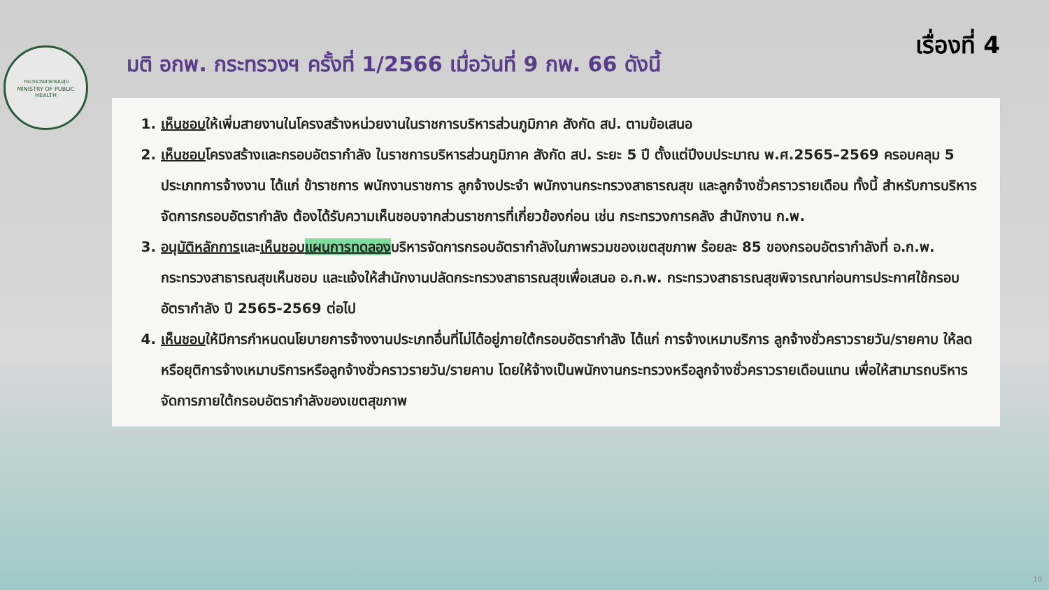กระทรวงสาธารณสุข
MINISTRY OF PUBLIC HEALTH
มติ อกพ. กระทรวงฯ ครั้งที่ 1/2566 เมื่อวันที่ 9 กพ. 66 ดังนี้
เรื่องที่ 4
1. เห็นชอบให้เพิ่มสายงานในโครงสร้างหน่วยงานในราชการบริหารส่วนภูมิภาค สังกัด สป. ตามข้อเสนอ
2. เห็นชอบโครงสร้างและกรอบอัตรากำลัง ในราชการบริหารส่วนภูมิภาค สังกัด สป. ระยะ 5 ปี ตั้งแต่ปีงบประมาณ พ.ศ.2565–2569 ครอบคลุม 5 ประเภทการจ้างงาน ได้แก่ ข้าราชการ พนักงานราชการ ลูกจ้างประจำ พนักงานกระทรวงสาธารณสุข และลูกจ้างชั่วคราวรายเดือน ทั้งนี้ สำหรับการบริหารจัดการกรอบอัตรากำลัง ต้องได้รับความเห็นชอบจากส่วนราชการที่เกี่ยวข้องก่อน เช่น กระทรวงการคลัง สำนักงาน ก.พ.
3. อนุมัติหลักการและเห็นชอบแผนการทดลองบริหารจัดการกรอบอัตรากำลังในภาพรวมของเขตสุขภาพ ร้อยละ 85 ของกรอบอัตรากำลังที่ อ.ก.พ. กระทรวงสาธารณสุขเห็นชอบ และแจ้งให้สำนักงานปลัดกระทรวงสาธารณสุขเพื่อเสนอ อ.ก.พ. กระทรวงสาธารณสุขพิจารณาก่อนการประกาศใช้กรอบอัตรากำลัง ปี 2565-2569 ต่อไป
4. เห็นชอบให้มีการกำหนดนโยบายการจ้างงานประเภทอื่นที่ไม่ได้อยู่ภายใต้กรอบอัตรากำลัง ได้แก่ การจ้างเหมาบริการ ลูกจ้างชั่วคราวรายวัน/รายคาบ ให้ลดหรือยุติการจ้างเหมาบริการหรือลูกจ้างชั่วคราวรายวัน/รายคาบ โดยให้จ้างเป็นพนักงานกระทรวงหรือลูกจ้างชั่วคราวรายเดือนแทน เพื่อให้สามารถบริหารจัดการภายใต้กรอบอัตรากำลังของเขตสุขภาพ
10